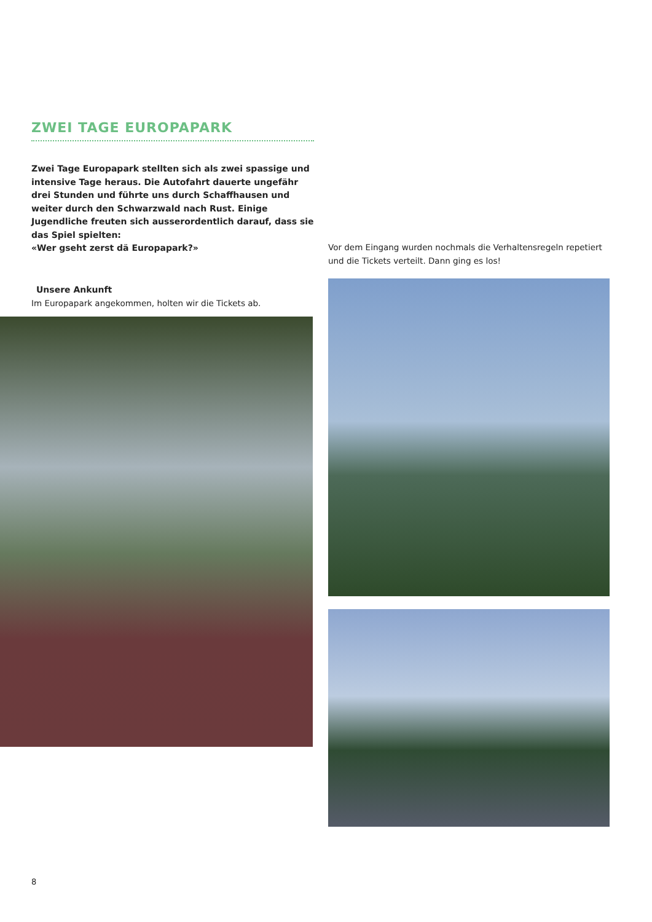ZWEI TAGE EUROPAPARK
Zwei Tage Europapark stellten sich als zwei spassige und intensive Tage heraus. Die Autofahrt dauerte ungefähr drei Stunden und führte uns durch Schaffhausen und weiter durch den Schwarzwald nach Rust. Einige Jugendliche freuten sich ausserordentlich darauf, dass sie das Spiel spielten:
«Wer gseht zerst dä Europapark?»
Unsere Ankunft
Im Europapark angekommen, holten wir die Tickets ab.
Vor dem Eingang wurden nochmals die Verhaltensregeln repetiert und die Tickets verteilt. Dann ging es los!
8